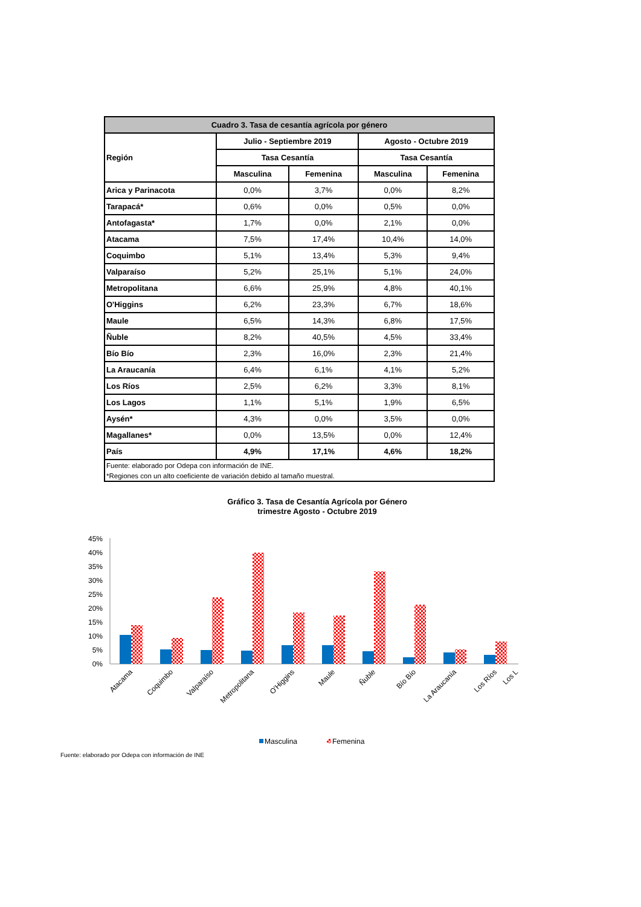| Cuadro 3. Tasa de cesantía agrícola por género | | | | |
| --- | --- | --- | --- | --- |
| Región | Julio - Septiembre 2019 | | Agosto - Octubre 2019 | |
| | Tasa Cesantía | | Tasa Cesantía | |
| | Masculina | Femenina | Masculina | Femenina |
| Arica y Parinacota | 0,0% | 3,7% | 0,0% | 8,2% |
| Tarapacá* | 0,6% | 0,0% | 0,5% | 0,0% |
| Antofagasta* | 1,7% | 0,0% | 2,1% | 0,0% |
| Atacama | 7,5% | 17,4% | 10,4% | 14,0% |
| Coquimbo | 5,1% | 13,4% | 5,3% | 9,4% |
| Valparaíso | 5,2% | 25,1% | 5,1% | 24,0% |
| Metropolitana | 6,6% | 25,9% | 4,8% | 40,1% |
| O'Higgins | 6,2% | 23,3% | 6,7% | 18,6% |
| Maule | 6,5% | 14,3% | 6,8% | 17,5% |
| Ñuble | 8,2% | 40,5% | 4,5% | 33,4% |
| Bío Bío | 2,3% | 16,0% | 2,3% | 21,4% |
| La Araucanía | 6,4% | 6,1% | 4,1% | 5,2% |
| Los Ríos | 2,5% | 6,2% | 3,3% | 8,1% |
| Los Lagos | 1,1% | 5,1% | 1,9% | 6,5% |
| Aysén* | 4,3% | 0,0% | 3,5% | 0,0% |
| Magallanes* | 0,0% | 13,5% | 0,0% | 12,4% |
| País | 4,9% | 17,1% | 4,6% | 18,2% |
| Fuente: elaborado por Odepa con información de INE. | | | | |
| *Regiones con un alto coeficiente de variación debido al tamaño muestral. | | | | |
Gráfico 3. Tasa de Cesantía Agrícola por Género
trimestre Agosto - Octubre 2019
45%
40%
35%
30%
25%
20%
15%
10%
5%
0%
Atacama
Coquimbo
Valparaíso
Metropolitana
O'Higgins
Maule
Ñuble
Bío Bío
La Araucanía
Los Ríos
Los L
Masculina
Femenina
Fuente: elaborado por Odepa con información de INE